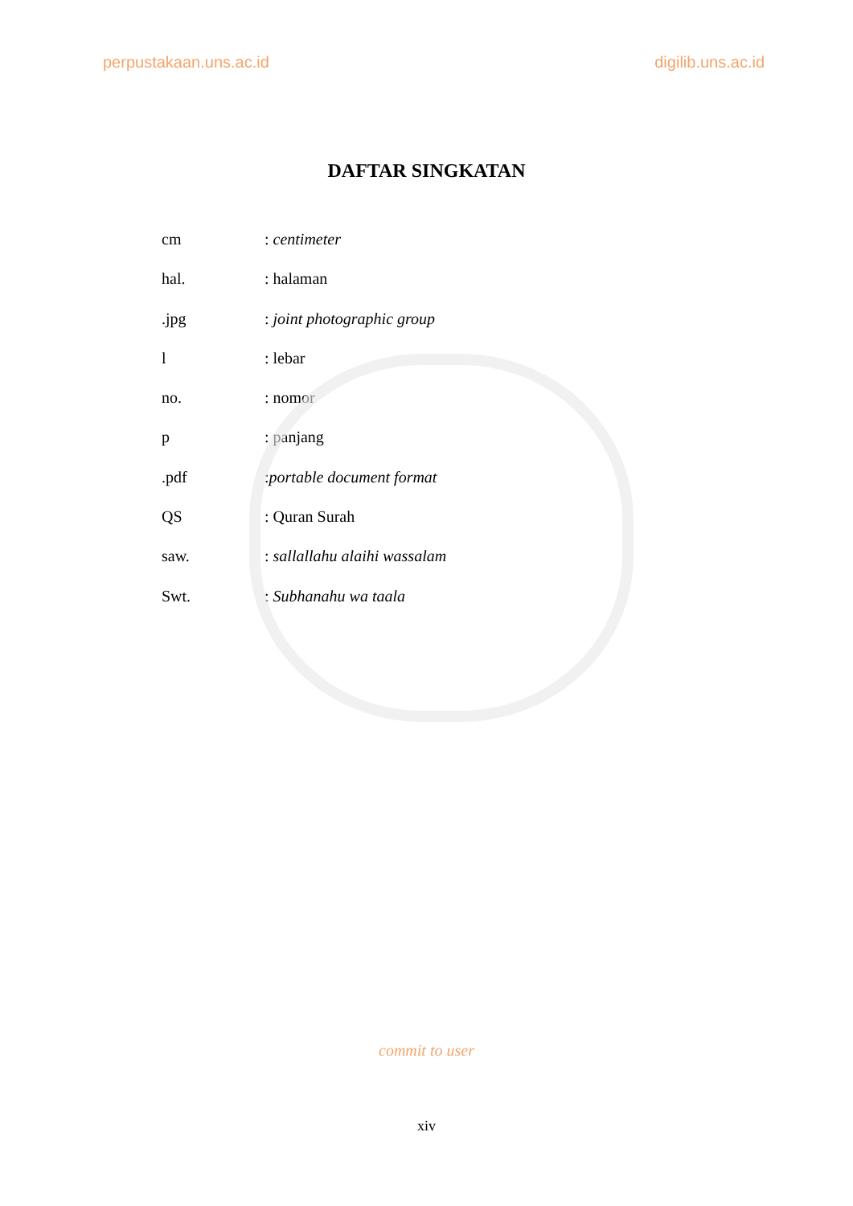perpustakaan.uns.ac.id digilib.uns.ac.id
DAFTAR SINGKATAN
cm: centimeter
hal.: halaman
.jpg: joint photographic group
l: lebar
no.: nomor
p: panjang
.pdf:portable document format
QS: Quran Surah
saw.: sallallahu alaihi wassalam
Swt.: Subhanahu wa taala
commit to user
xiv